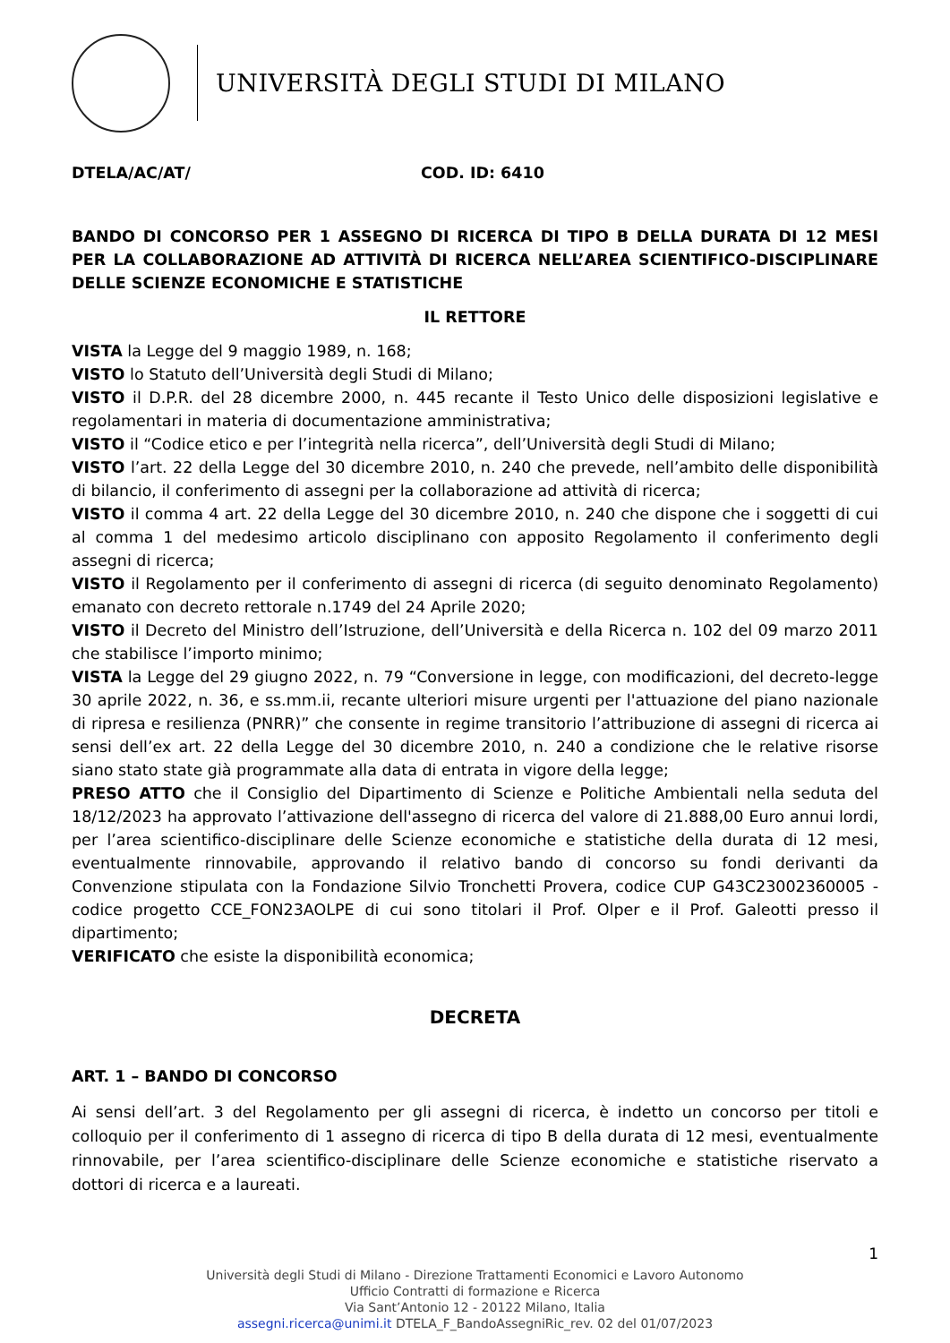UNIVERSITÀ DEGLI STUDI DI MILANO
DTELA/AC/AT/ COD. ID: 6410
BANDO DI CONCORSO PER 1 ASSEGNO DI RICERCA DI TIPO B DELLA DURATA DI 12 MESI PER LA COLLABORAZIONE AD ATTIVITÀ DI RICERCA NELL’AREA SCIENTIFICO-DISCIPLINARE DELLE SCIENZE ECONOMICHE E STATISTICHE
IL RETTORE
VISTA la Legge del 9 maggio 1989, n. 168;
VISTO lo Statuto dell’Università degli Studi di Milano;
VISTO il D.P.R. del 28 dicembre 2000, n. 445 recante il Testo Unico delle disposizioni legislative e regolamentari in materia di documentazione amministrativa;
VISTO il “Codice etico e per l’integrità nella ricerca”, dell’Università degli Studi di Milano;
VISTO l’art. 22 della Legge del 30 dicembre 2010, n. 240 che prevede, nell’ambito delle disponibilità di bilancio, il conferimento di assegni per la collaborazione ad attività di ricerca;
VISTO il comma 4 art. 22 della Legge del 30 dicembre 2010, n. 240 che dispone che i soggetti di cui al comma 1 del medesimo articolo disciplinano con apposito Regolamento il conferimento degli assegni di ricerca;
VISTO il Regolamento per il conferimento di assegni di ricerca (di seguito denominato Regolamento) emanato con decreto rettorale n.1749 del 24 Aprile 2020;
VISTO il Decreto del Ministro dell’Istruzione, dell’Università e della Ricerca n. 102 del 09 marzo 2011 che stabilisce l’importo minimo;
VISTA la Legge del 29 giugno 2022, n. 79 “Conversione in legge, con modificazioni, del decreto-legge 30 aprile 2022, n. 36, e ss.mm.ii, recante ulteriori misure urgenti per l'attuazione del piano nazionale di ripresa e resilienza (PNRR)” che consente in regime transitorio l’attribuzione di assegni di ricerca ai sensi dell’ex art. 22 della Legge del 30 dicembre 2010, n. 240 a condizione che le relative risorse siano stato state già programmate alla data di entrata in vigore della legge;
PRESO ATTO che il Consiglio del Dipartimento di Scienze e Politiche Ambientali nella seduta del 18/12/2023 ha approvato l’attivazione dell'assegno di ricerca del valore di 21.888,00 Euro annui lordi, per l’area scientifico-disciplinare delle Scienze economiche e statistiche della durata di 12 mesi, eventualmente rinnovabile, approvando il relativo bando di concorso su fondi derivanti da Convenzione stipulata con la Fondazione Silvio Tronchetti Provera, codice CUP G43C23002360005 - codice progetto CCE_FON23AOLPE di cui sono titolari il Prof. Olper e il Prof. Galeotti presso il dipartimento;
VERIFICATO che esiste la disponibilità economica;
DECRETA
ART. 1 – BANDO DI CONCORSO
Ai sensi dell’art. 3 del Regolamento per gli assegni di ricerca, è indetto un concorso per titoli e colloquio per il conferimento di 1 assegno di ricerca di tipo B della durata di 12 mesi, eventualmente rinnovabile, per l’area scientifico-disciplinare delle Scienze economiche e statistiche riservato a dottori di ricerca e a laureati.
1
Università degli Studi di Milano - Direzione Trattamenti Economici e Lavoro Autonomo
Ufficio Contratti di formazione e Ricerca
Via Sant’Antonio 12 - 20122 Milano, Italia
assegni.ricerca@unimi.it DTELA_F_BandoAssegniRic_rev. 02 del 01/07/2023